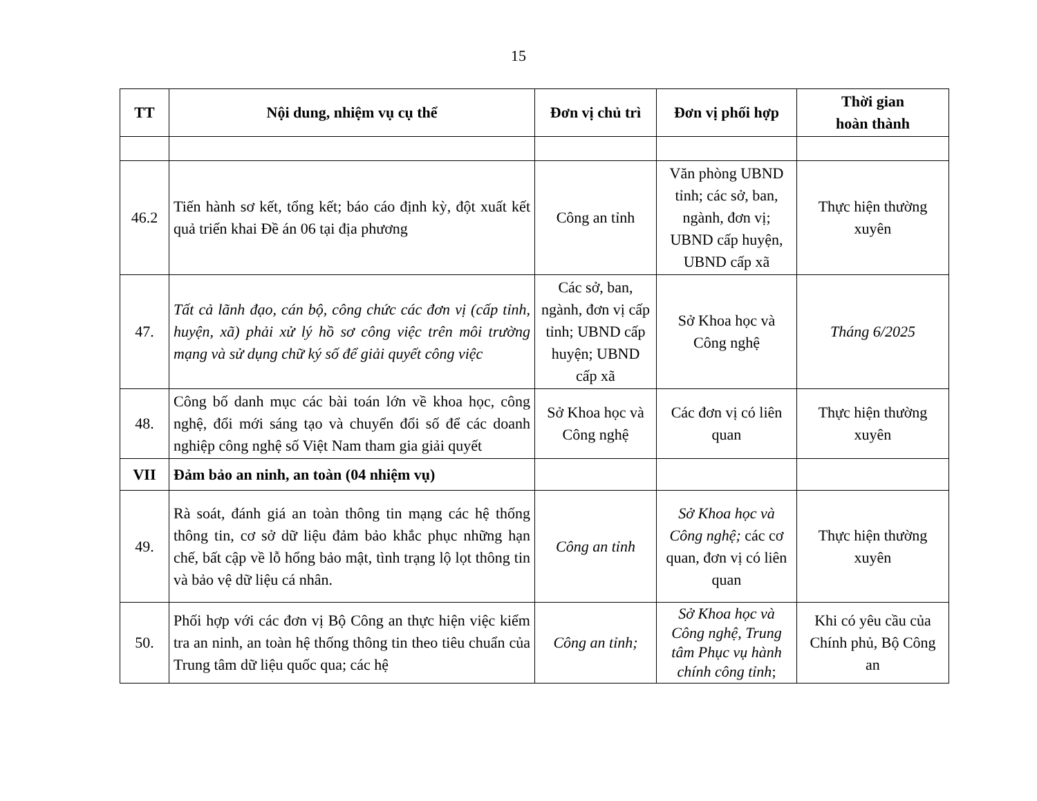15
| TT | Nội dung, nhiệm vụ cụ thể | Đơn vị chủ trì | Đơn vị phối hợp | Thời gian hoàn thành |
| --- | --- | --- | --- | --- |
| 46.2 | Tiến hành sơ kết, tổng kết; báo cáo định kỳ, đột xuất kết quả triển khai Đề án 06 tại địa phương | Công an tỉnh | Văn phòng UBND tỉnh; các sở, ban, ngành, đơn vị; UBND cấp huyện, UBND cấp xã | Thực hiện thường xuyên |
| 47. | Tất cả lãnh đạo, cán bộ, công chức các đơn vị (cấp tỉnh, huyện, xã) phải xử lý hồ sơ công việc trên môi trường mạng và sử dụng chữ ký số để giải quyết công việc | Các sở, ban, ngành, đơn vị cấp tỉnh; UBND cấp huyện; UBND cấp xã | Sở Khoa học và Công nghệ | Tháng 6/2025 |
| 48. | Công bố danh mục các bài toán lớn về khoa học, công nghệ, đổi mới sáng tạo và chuyển đổi số để các doanh nghiệp công nghệ số Việt Nam tham gia giải quyết | Sở Khoa học và Công nghệ | Các đơn vị có liên quan | Thực hiện thường xuyên |
| VII | Đảm bảo an ninh, an toàn (04 nhiệm vụ) | | | |
| 49. | Rà soát, đánh giá an toàn thông tin mạng các hệ thống thông tin, cơ sở dữ liệu đảm bảo khắc phục những hạn chế, bất cập về lỗ hổng bảo mật, tình trạng lộ lọt thông tin và bảo vệ dữ liệu cá nhân. | Công an tỉnh | Sở Khoa học và Công nghệ; các cơ quan, đơn vị có liên quan | Thực hiện thường xuyên |
| 50. | Phối hợp với các đơn vị Bộ Công an thực hiện việc kiểm tra an ninh, an toàn hệ thống thông tin theo tiêu chuẩn của Trung tâm dữ liệu quốc qua; các hệ | Công an tỉnh; | Sở Khoa học và Công nghệ, Trung tâm Phục vụ hành chính công tỉnh ; | Khi có yêu cầu của Chính phủ, Bộ Công an |